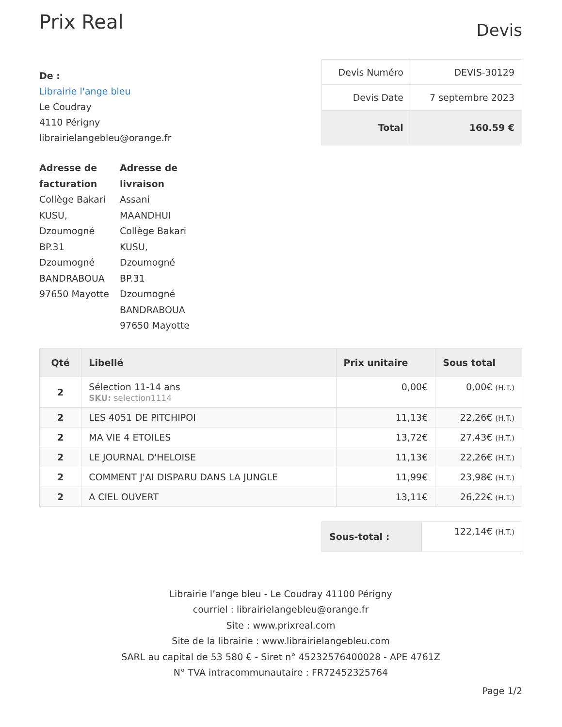Prix Real
Devis
De :
Librairie l'ange bleu
Le Coudray
4110 Périgny
librairielangebleu@orange.fr
| Devis Numéro | DEVIS-30129 |
| Devis Date | 7 septembre 2023 |
| Total | 160.59 € |
Adresse de facturation
Collège Bakari KUSU, Dzoumogné BP.31 Dzoumogné BANDRABOUA 97650 Mayotte
Adresse de livraison
Assani MAANDHUI
Collège Bakari KUSU, Dzoumogné BP.31 Dzoumogné BANDRABOUA 97650 Mayotte
| Qté | Libellé | Prix unitaire | Sous total |
| --- | --- | --- | --- |
| 2 | Sélection 11-14 ans SKU: selection1114 | 0,00€ | 0,00€ (H.T.) |
| 2 | LES 4051 DE PITCHIPOI | 11,13€ | 22,26€ (H.T.) |
| 2 | MA VIE 4 ETOILES | 13,72€ | 27,43€ (H.T.) |
| 2 | LE JOURNAL D'HELOISE | 11,13€ | 22,26€ (H.T.) |
| 2 | COMMENT J'AI DISPARU DANS LA JUNGLE | 11,99€ | 23,98€ (H.T.) |
| 2 | A CIEL OUVERT | 13,11€ | 26,22€ (H.T.) |
| Sous-total : | 122,14€ (H.T.) |
Librairie l’ange bleu - Le Coudray 41100 Périgny
courriel : librairielangebleu@orange.fr
Site : www.prixreal.com
Site de la librairie : www.librairielangebleu.com
SARL au capital de 53 580 € - Siret n° 45232576400028 - APE 4761Z
N° TVA intracommunautaire : FR72452325764
Page 1/2